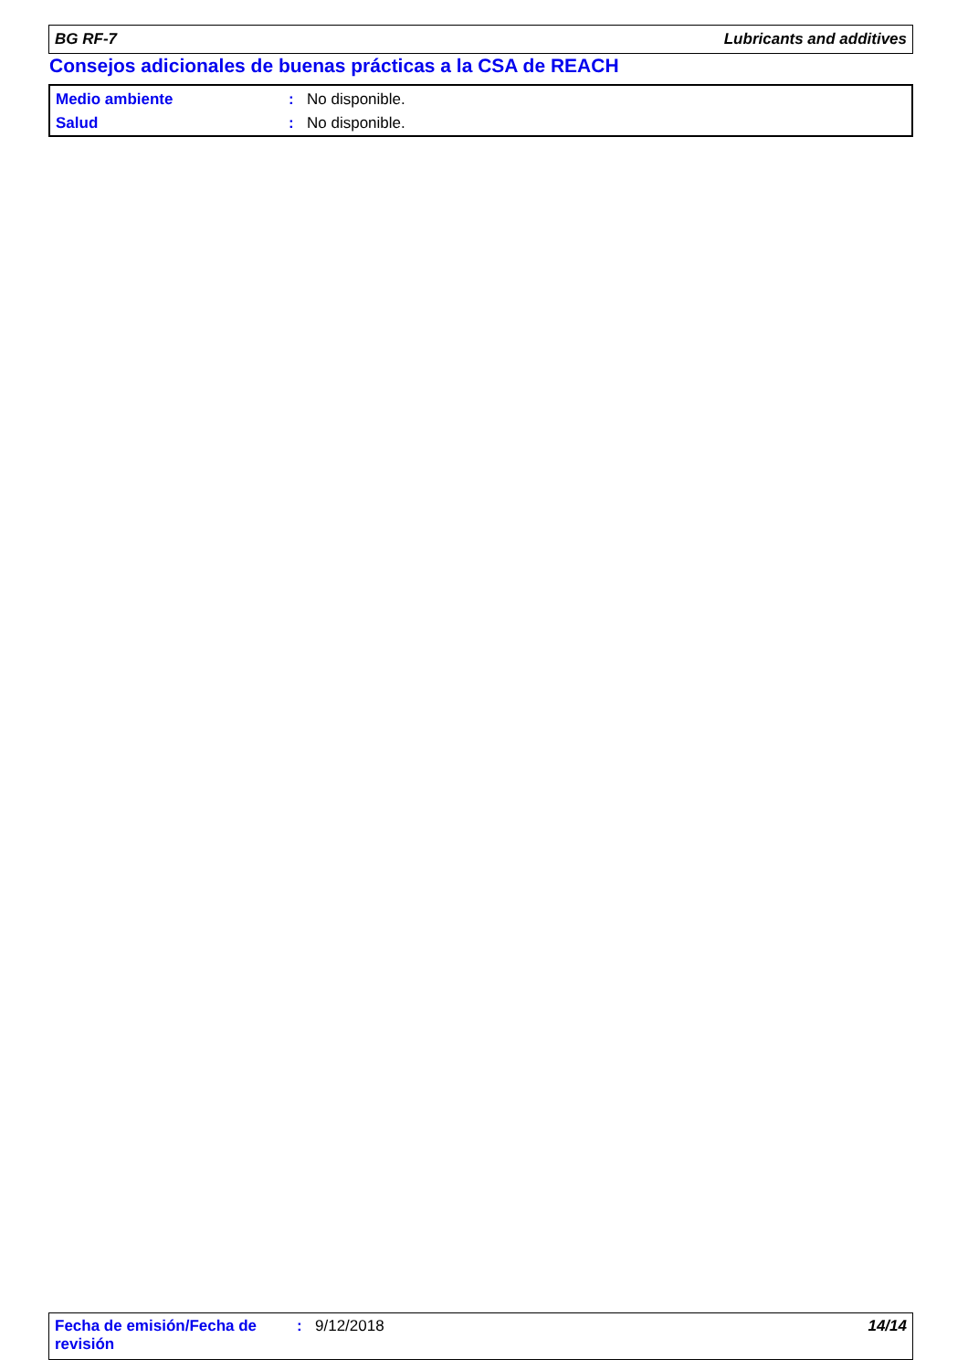BG RF-7 Lubricants and additives
Consejos adicionales de buenas prácticas a la CSA de REACH
Medio ambiente: No disponible.
Salud: No disponible.
Fecha de emisión/Fecha de revisión : 9/12/2018 14/14